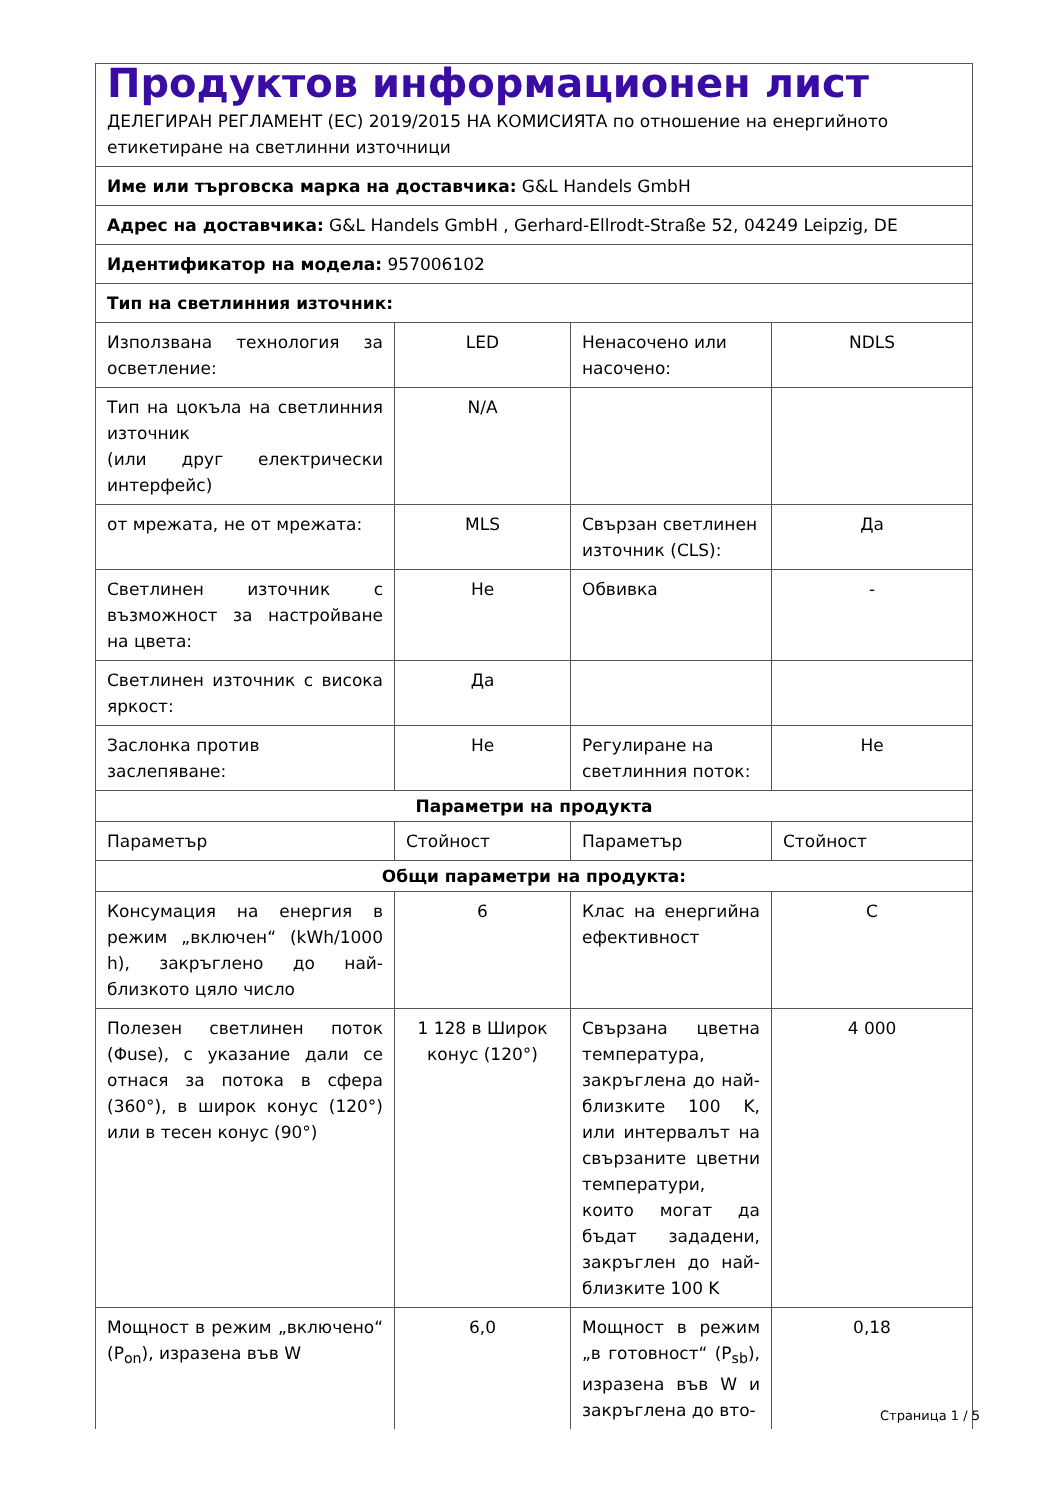| Продуктов информационен лист ДЕЛЕГИРАН РЕГЛАМЕНТ (ЕС) 2019/2015 НА КОМИСИЯТА по отношение на енергийното етикетиране на светлинни източници | | | |
| Име или търговска марка на доставчика: G&L Handels GmbH | | | |
| Адрес на доставчика: G&L Handels GmbH , Gerhard-Ellrodt-Straße 52, 04249 Leipzig, DE | | | |
| Идентификатор на модела: 957006102 | | | |
| Тип на светлинния източник: | | | |
| Използвана технология за осветление: | LED | Ненасочено или насочено: | NDLS |
| Тип на цокъла на светлинния източник (или друг електрически интерфейс) | N/A | | |
| от мрежата, не от мрежата: | MLS | Свързан светлинен източник (CLS): | Да |
| Светлинен източник с възможност за настройване на цвета: | Не | Обвивка | - |
| Светлинен източник с висока яркост: | Да | | |
| Заслонка против заслепяване: | Не | Регулиране на светлинния поток: | Не |
| Параметри на продукта | | | |
| Параметър | Стойност | Параметър | Стойност |
| Общи параметри на продукта: | | | |
| Консумация на енергия в режим „включен“ (kWh/1000 h), закръглено до най-близкото цяло число | 6 | Клас на енергийна ефективност | C |
| Полезен светлинен поток (Φuse), с указание дали се отнася за потока в сфера (360°), в широк конус (120°) или в тесен конус (90°) | 1 128 в Широк конус (120°) | Свързана цветна температура, закръглена до най-близките 100 K, или интервалът на свързаните цветни температури, които могат да бъдат зададени, закръглен до най-близките 100 K | 4 000 |
| Мощност в режим „включено“ (P<sub>on</sub>), изразена във W | 6,0 | Мощност в режим „в готовност“ (P<sub>sb</sub>), изразена във W и закръглена до вто- | 0,18 |
Страница 1 / 5